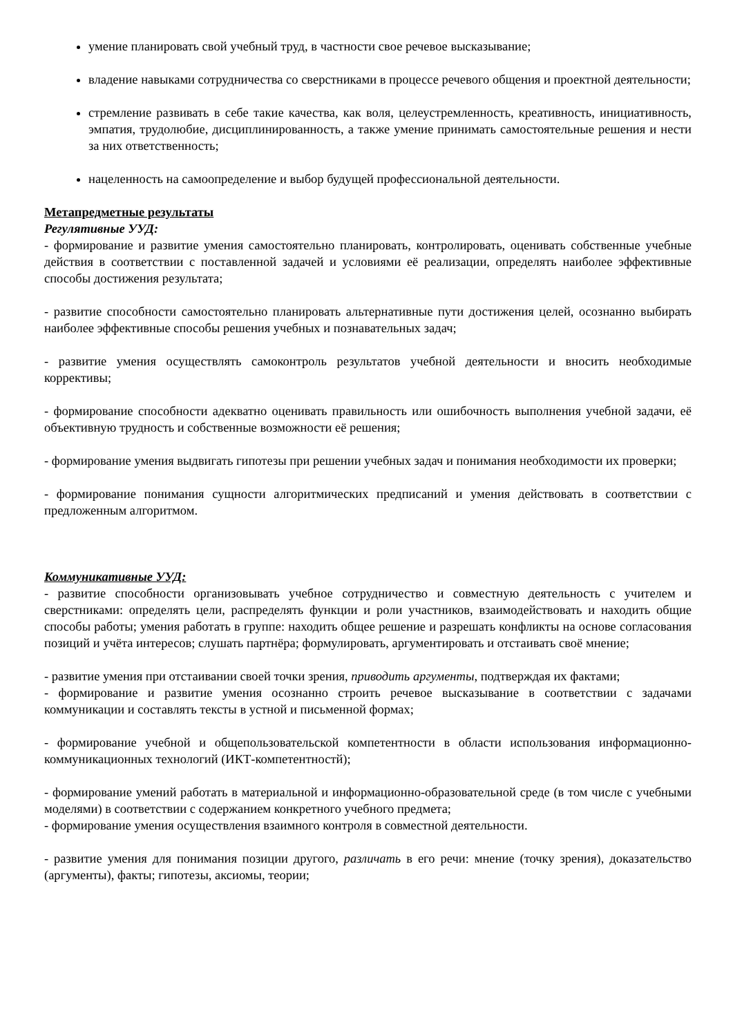умение планировать свой учебный труд, в частности свое речевое высказывание;
владение навыками сотрудничества со сверстниками в процессе речевого общения и проектной деятельности;
стремление развивать в себе такие качества, как воля, целеустремленность, креативность, инициативность, эмпатия, трудолюбие, дисциплинированность, а также умение принимать самостоятельные решения и нести за них ответственность;
нацеленность на самоопределение и выбор будущей профессиональной деятельности.
Метапредметные результаты
Регулятивные УУД:
- формирование и развитие умения самостоятельно планировать, контролировать, оценивать собственные учебные действия в соответствии с поставленной задачей и условиями её реализации, определять наиболее эффективные способы достижения результата;
- развитие способности самостоятельно планировать альтернативные пути достижения целей, осознанно выбирать наиболее эффективные способы решения учебных и познавательных задач;
- развитие умения осуществлять самоконтроль результатов учебной деятельности и вносить необходимые коррективы;
- формирование способности адекватно оценивать правильность или ошибочность выполнения учебной задачи, её объективную трудность и собственные возможности её решения;
- формирование умения выдвигать гипотезы при решении учебных задач и понимания необходимости их проверки;
- формирование понимания сущности алгоритмических предписаний и умения действовать в соответствии с предложенным алгоритмом.
Коммуникативные УУД:
- развитие способности организовывать учебное сотрудничество и совместную деятельность с учителем и сверстниками: определять цели, распределять функции и роли участников, взаимодействовать и находить общие способы работы; умения работать в группе: находить общее решение и разрешать конфликты на основе согласования позиций и учёта интересов; слушать партнёра; формулировать, аргументировать и отстаивать своё мнение;
- развитие умения при отстаивании своей точки зрения, приводить аргументы, подтверждая их фактами;
- формирование и развитие умения осознанно строить речевое высказывание в соответствии с задачами коммуникации и составлять тексты в устной и письменной формах;
- формирование учебной и общепользовательской компетентности в области использования информационно-коммуникационных технологий (ИКТ-компетентностй);
- формирование умений работать в материальной и информационно-образовательной среде (в том числе с учебными моделями) в соответствии с содержанием конкретного учебного предмета;
- формирование умения осуществления взаимного контроля в совместной деятельности.
- развитие умения для понимания позиции другого, различать в его речи: мнение (точку зрения), доказательство (аргументы), факты; гипотезы, аксиомы, теории;